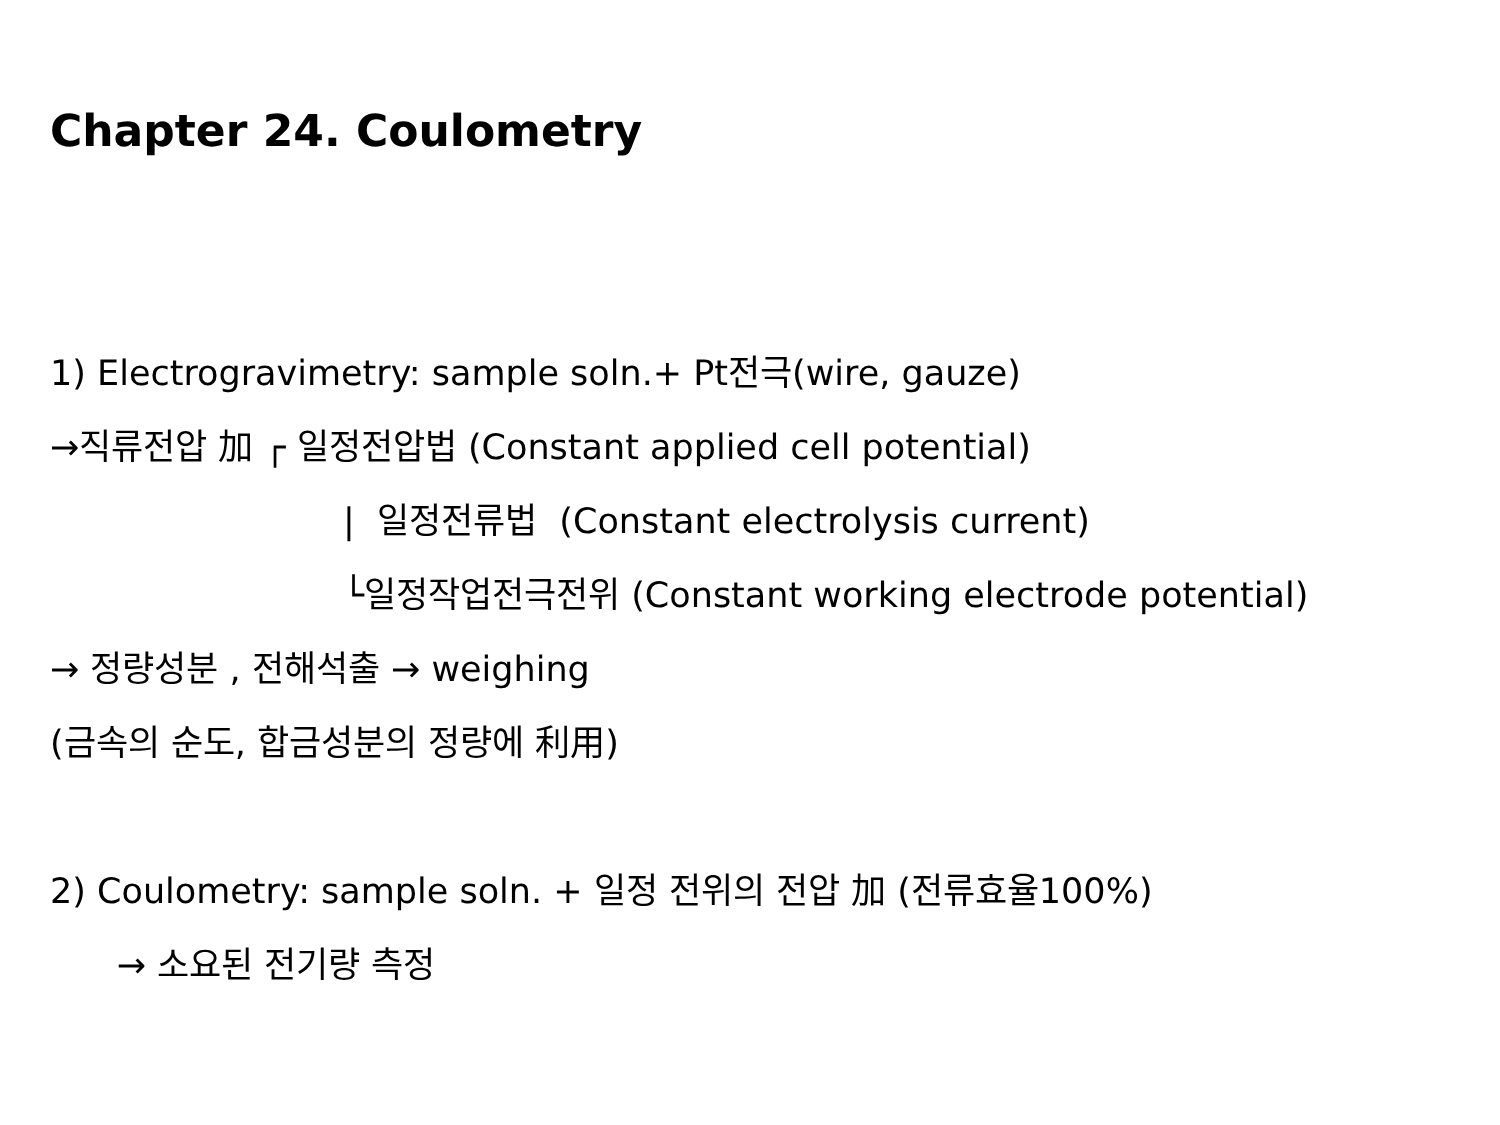Chapter 24. Coulometry
1) Electrogravimetry: sample soln.+ Pt전극(wire, gauze)
→직류전압 加 ┌ 일정전압법 (Constant applied cell potential)
| 일정전류법 (Constant electrolysis current)
└일정작업전극전위 (Constant working electrode potential)
→ 정량성분 , 전해석출 → weighing
(금속의 순도, 합금성분의 정량에 利用)
2) Coulometry: sample soln. + 일정 전위의 전압 加 (전류효율100%)
→ 소요된 전기량 측정